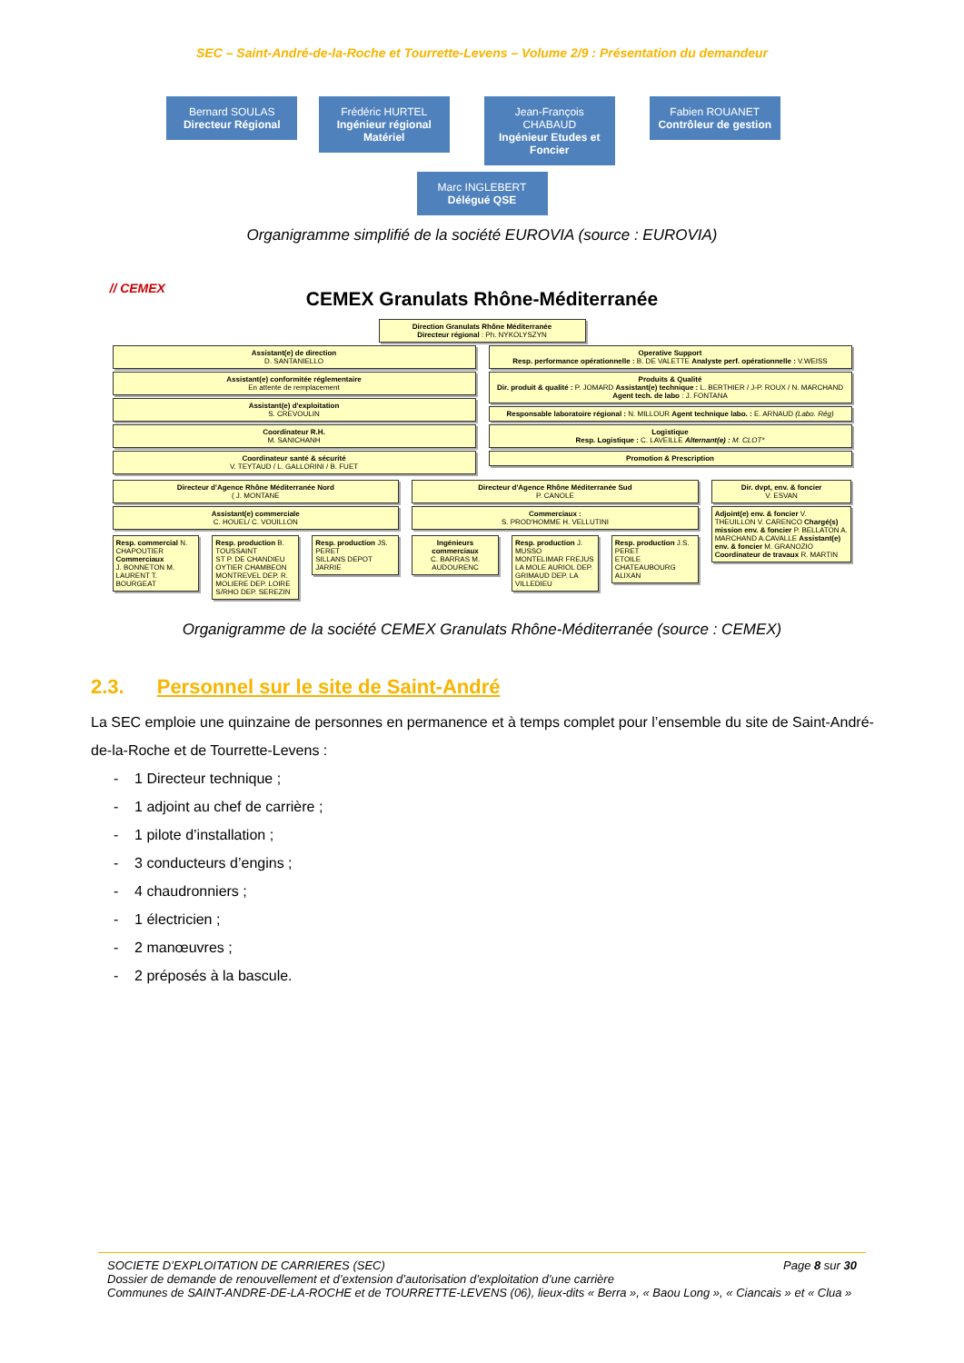SEC – Saint-André-de-la-Roche et Tourrette-Levens – Volume 2/9 : Présentation du demandeur
Bernard SOULAS Directeur Régional
Frédéric HURTEL Ingénieur régional Matériel
Jean-François CHABAUD Ingénieur Etudes et Foncier
Fabien ROUANET Contrôleur de gestion
Marc INGLEBERT Délégué QSE
Organigramme simplifié de la société EUROVIA (source : EUROVIA)
// CEMEX
CEMEX Granulats Rhône-Méditerranée
Direction Granulats Rhône Méditerranée
Directeur régional : Ph. NYKOLYSZYN
Assistant(e) de direction
D. SANTANIELLO
Assistant(e) conformitée réglementaire
En attente de remplacement
Assistant(e) d'exploitation
S. CREVOULIN
Coordinateur R.H.
M. SANICHANH
Coordinateur santé & sécurité
V. TEYTAUD / L. GALLORINI / B. FUET
Operative Support
Resp. performance opérationnelle : B. DE VALETTE Analyste perf. opérationnelle : V.WEISS
Produits & Qualité
Dir. produit & qualité : P. JOMARD Assistant(e) technique : L. BERTHIER / J-P. ROUX / N. MARCHAND Agent tech. de labo : J. FONTANA
Responsable laboratoire régional : N. MILLOUR Agent technique labo. : E. ARNAUD (Labo. Rég)
Logistique
Resp. Logistique : C. LAVEILLE Alternant(e) : M. CLOT*
Promotion & Prescription
Directeur d'Agence Rhône Méditerranée Nord
( J. MONTANE
Assistant(e) commerciale
C. HOUEL/ C. VOUILLON
Resp. commercial N. CHAPOUTIER
Commerciaux
J. BONNETON M. LAURENT T. BOURGEAT
Resp. production B. TOUSSAINT
ST P. DE CHANDIEU OYTIER CHAMBEON MONTREVEL DEP. R. MOLIERE DEP. LOIRE S/RHO DEP. SEREZIN
Resp. production JS. PERET
SILLANS DEPOT JARRIE
Directeur d'Agence Rhône Méditerranée Sud
P. CANOLE
Commerciaux :
S. PROD'HOMME H. VELLUTINI
Ingénieurs commerciaux
C. BARRAS M. AUDOURENC
Resp. production J. MUSSO
MONTELIMAR FREJUS LA MOLE AURIOL DEP. GRIMAUD DEP. LA VILLEDIEU
Resp. production J.S. PERET
ETOILE CHATEAUBOURG ALIXAN
Dir. dvpt, env. & foncier
V. ESVAN
Adjoint(e) env. & foncier V. THEUILLON V. CARENCO Chargé(s) mission env. & foncier P. BELLATON A. MARCHAND A.CAVALLE Assistant(e) env. & foncier M. GRANOZIO Coordinateur de travaux R. MARTIN
Organigramme de la société CEMEX Granulats Rhône-Méditerranée (source : CEMEX)
2.3. Personnel sur le site de Saint-André
La SEC emploie une quinzaine de personnes en permanence et à temps complet pour l’ensemble du site de Saint-André-de-la-Roche et de Tourrette-Levens :
- 1 Directeur technique ;
- 1 adjoint au chef de carrière ;
- 1 pilote d’installation ;
- 3 conducteurs d’engins ;
- 4 chaudronniers ;
- 1 électricien ;
- 2 manœuvres ;
- 2 préposés à la bascule.
Page 8 sur 30 SOCIETE D’EXPLOITATION DE CARRIERES (SEC)
Dossier de demande de renouvellement et d’extension d’autorisation d’exploitation d’une carrière
Communes de SAINT-ANDRE-DE-LA-ROCHE et de TOURRETTE-LEVENS (06), lieux-dits « Berra », « Baou Long », « Ciancais » et « Clua »